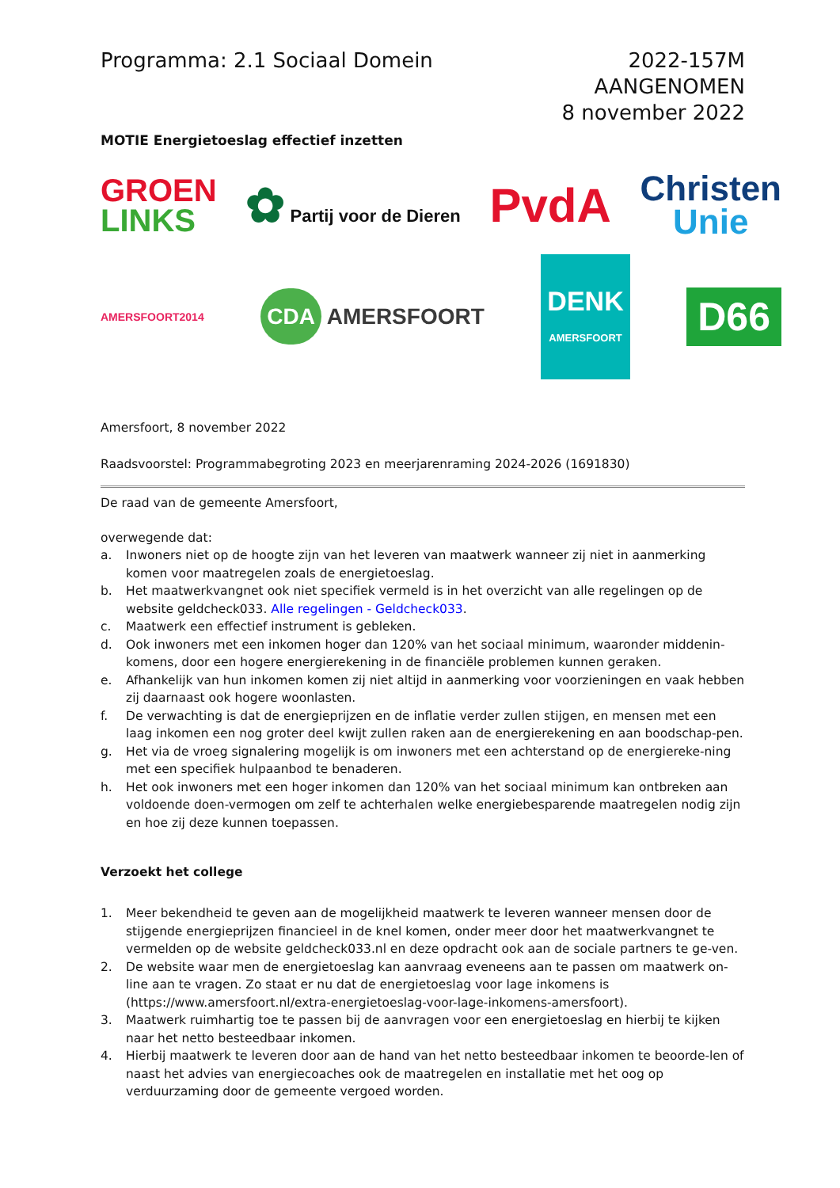Programma: 2.1 Sociaal Domein 2022-157M
AANGENOMEN
8 november 2022
MOTIE Energietoeslag effectief inzetten
GROEN
LINKS
✿ Partij voor de Dieren
PvdA
Christen
Unie
AMERSFOORT2014
CDA AMERSFOORT
DENK
AMERSFOORT
D66
Amersfoort, 8 november 2022
Raadsvoorstel: Programmabegroting 2023 en meerjarenraming 2024-2026 (1691830)
De raad van de gemeente Amersfoort,
overwegende dat:
a. Inwoners niet op de hoogte zijn van het leveren van maatwerk wanneer zij niet in aanmerking komen voor maatregelen zoals de energietoeslag.
b. Het maatwerkvangnet ook niet specifiek vermeld is in het overzicht van alle regelingen op de website geldcheck033. Alle regelingen - Geldcheck033.
c. Maatwerk een effectief instrument is gebleken.
d. Ook inwoners met een inkomen hoger dan 120% van het sociaal minimum, waaronder middenin-komens, door een hogere energierekening in de financiële problemen kunnen geraken.
e. Afhankelijk van hun inkomen komen zij niet altijd in aanmerking voor voorzieningen en vaak hebben zij daarnaast ook hogere woonlasten.
f. De verwachting is dat de energieprijzen en de inflatie verder zullen stijgen, en mensen met een laag inkomen een nog groter deel kwijt zullen raken aan de energierekening en aan boodschap-pen.
g. Het via de vroeg signalering mogelijk is om inwoners met een achterstand op de energiereke-ning met een specifiek hulpaanbod te benaderen.
h. Het ook inwoners met een hoger inkomen dan 120% van het sociaal minimum kan ontbreken aan voldoende doen-vermogen om zelf te achterhalen welke energiebesparende maatregelen nodig zijn en hoe zij deze kunnen toepassen.
Verzoekt het college
1. Meer bekendheid te geven aan de mogelijkheid maatwerk te leveren wanneer mensen door de stijgende energieprijzen financieel in de knel komen, onder meer door het maatwerkvangnet te vermelden op de website geldcheck033.nl en deze opdracht ook aan de sociale partners te ge-ven.
2. De website waar men de energietoeslag kan aanvraag eveneens aan te passen om maatwerk on-line aan te vragen. Zo staat er nu dat de energietoeslag voor lage inkomens is (https://www.amersfoort.nl/extra-energietoeslag-voor-lage-inkomens-amersfoort).
3. Maatwerk ruimhartig toe te passen bij de aanvragen voor een energietoeslag en hierbij te kijken naar het netto besteedbaar inkomen.
4. Hierbij maatwerk te leveren door aan de hand van het netto besteedbaar inkomen te beoorde-len of naast het advies van energiecoaches ook de maatregelen en installatie met het oog op verduurzaming door de gemeente vergoed worden.